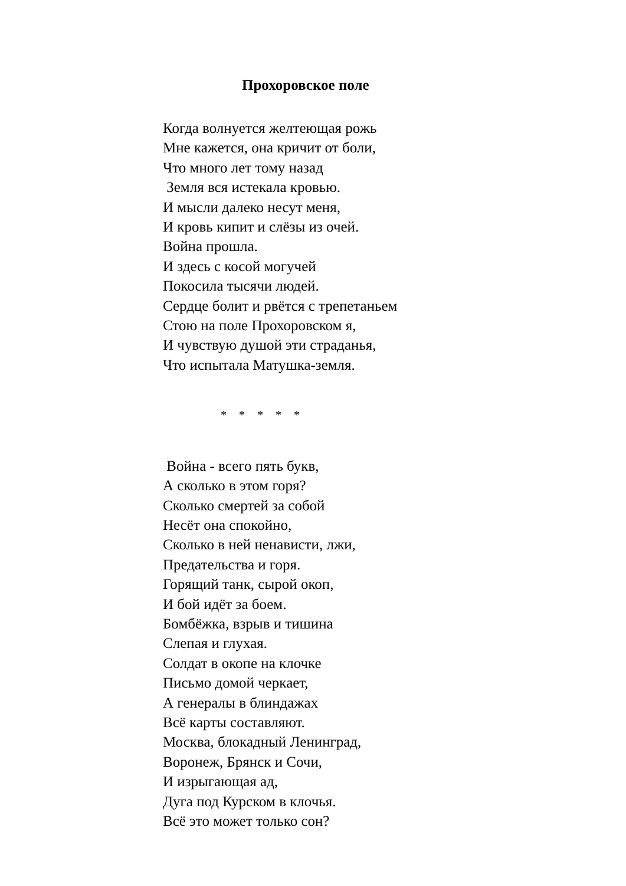Прохоровское поле
Когда волнуется желтеющая рожь
Мне кажется, она кричит от боли,
Что много лет тому назад
Земля вся истекала кровью.
И мысли далеко несут меня,
И кровь кипит и слёзы из очей.
Война прошла.
И здесь с косой могучей
Покосила тысячи людей.
Сердце болит и рвётся с трепетаньем
Стою на поле Прохоровском я,
И чувствую душой эти страданья,
Что испытала Матушка-земля.
* * * * *
Война - всего пять букв,
А сколько в этом горя?
Сколько смертей за собой
Несёт она спокойно,
Сколько в ней ненависти, лжи,
Предательства и горя.
Горящий танк, сырой окоп,
И бой идёт за боем.
Бомбёжка, взрыв и тишина
Слепая и глухая.
Солдат в окопе на клочке
Письмо домой черкает,
А генералы в блиндажах
Всё карты составляют.
Москва, блокадный Ленинград,
Воронеж, Брянск и Сочи,
И изрыгающая ад,
Дуга под Курском в клочья.
Всё это может только сон?